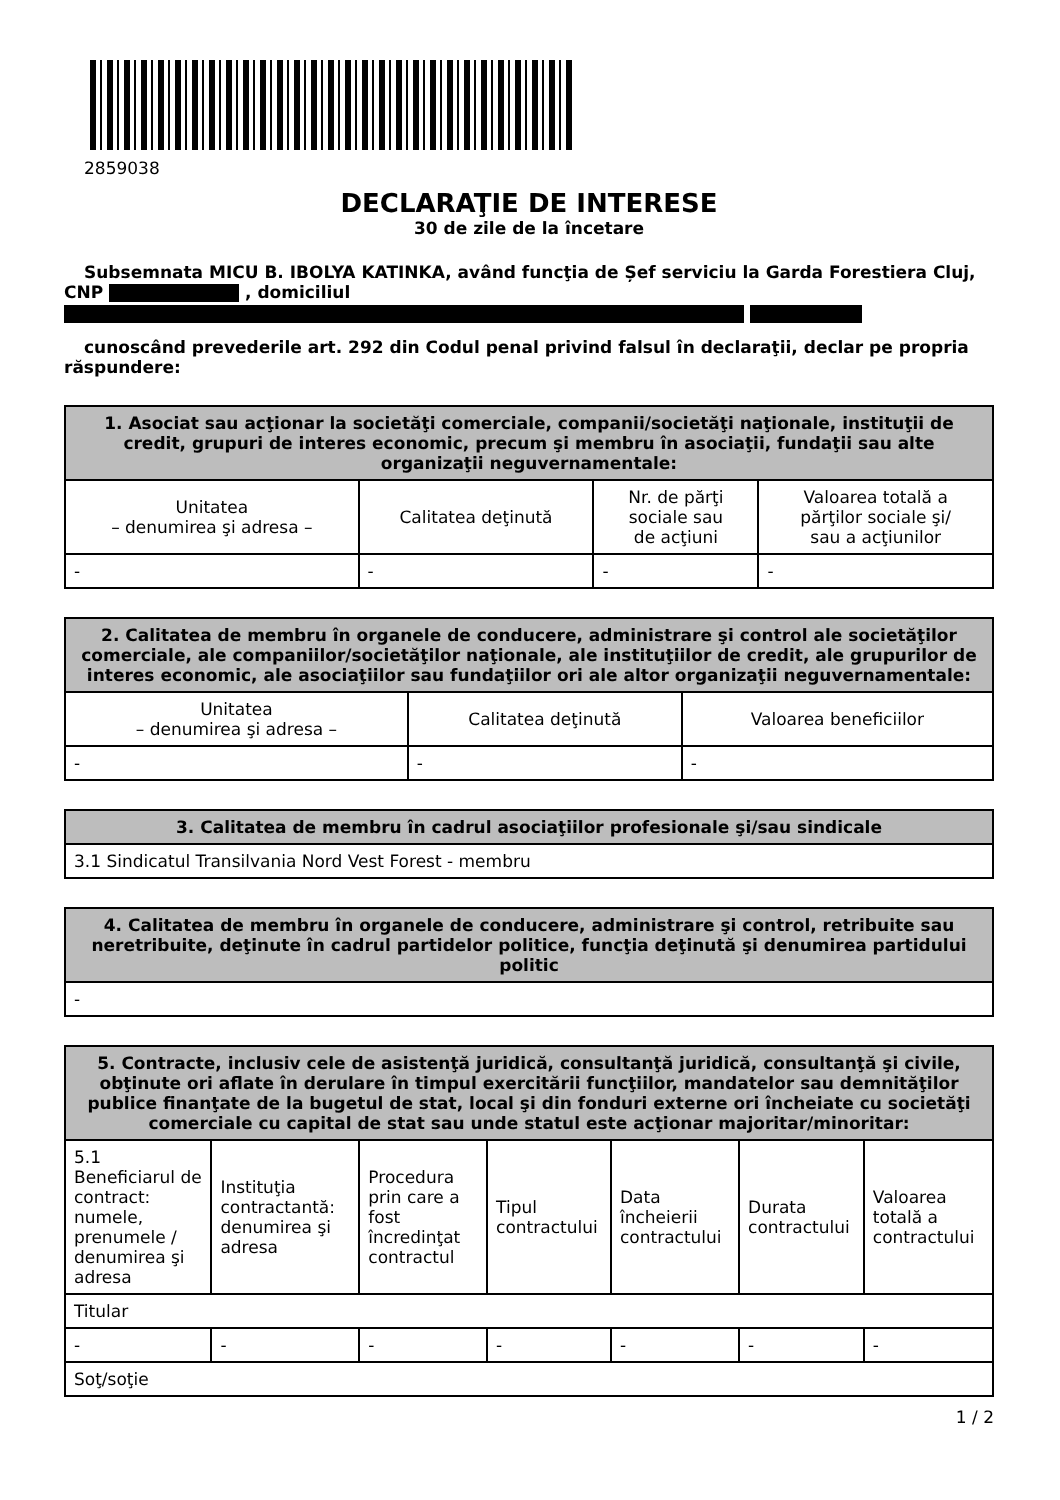2859038
DECLARAŢIE DE INTERESE
30 de zile de la încetare
Subsemnata MICU B. IBOLYA KATINKA, având funcţia de Șef serviciu la Garda Forestiera Cluj, CNP , domiciliul
cunoscând prevederile art. 292 din Codul penal privind falsul în declaraţii, declar pe propria răspundere:
| 1. Asociat sau acţionar la societăţi comerciale, companii/societăţi naţionale, instituţii de credit, grupuri de interes economic, precum şi membru în asociaţii, fundaţii sau alte organizaţii neguvernamentale: | | | |
| --- | --- | --- | --- |
| Unitatea – denumirea şi adresa – | Calitatea deţinută | Nr. de părţi sociale sau de acţiuni | Valoarea totală a părţilor sociale şi/ sau a acţiunilor |
| - | - | - | - |
| 2. Calitatea de membru în organele de conducere, administrare şi control ale societăţilor comerciale, ale companiilor/societăţilor naţionale, ale instituţiilor de credit, ale grupurilor de interes economic, ale asociaţiilor sau fundaţiilor ori ale altor organizaţii neguvernamentale: | | |
| --- | --- | --- |
| Unitatea – denumirea şi adresa – | Calitatea deţinută | Valoarea beneficiilor |
| - | - | - |
| 3. Calitatea de membru în cadrul asociaţiilor profesionale şi/sau sindicale |
| --- |
| 3.1 Sindicatul Transilvania Nord Vest Forest - membru |
| 4. Calitatea de membru în organele de conducere, administrare şi control, retribuite sau neretribuite, deţinute în cadrul partidelor politice, funcţia deţinută şi denumirea partidului politic |
| --- |
| - |
| 5. Contracte, inclusiv cele de asistenţă juridică, consultanţă juridică, consultanţă şi civile, obţinute ori aflate în derulare în timpul exercitării funcţiilor, mandatelor sau demnităţilor publice finanţate de la bugetul de stat, local şi din fonduri externe ori încheiate cu societăţi comerciale cu capital de stat sau unde statul este acţionar majoritar/minoritar: | | | | | | |
| --- | --- | --- | --- | --- | --- | --- |
| 5.1 Beneficiarul de contract: numele, prenumele / denumirea şi adresa | Instituţia contractantă: denumirea şi adresa | Procedura prin care a fost încredinţat contractul | Tipul contractului | Data încheierii contractului | Durata contractului | Valoarea totală a contractului |
| Titular | | | | | | |
| - | - | - | - | - | - | - |
| Soţ/soţie | | | | | | |
1 / 2